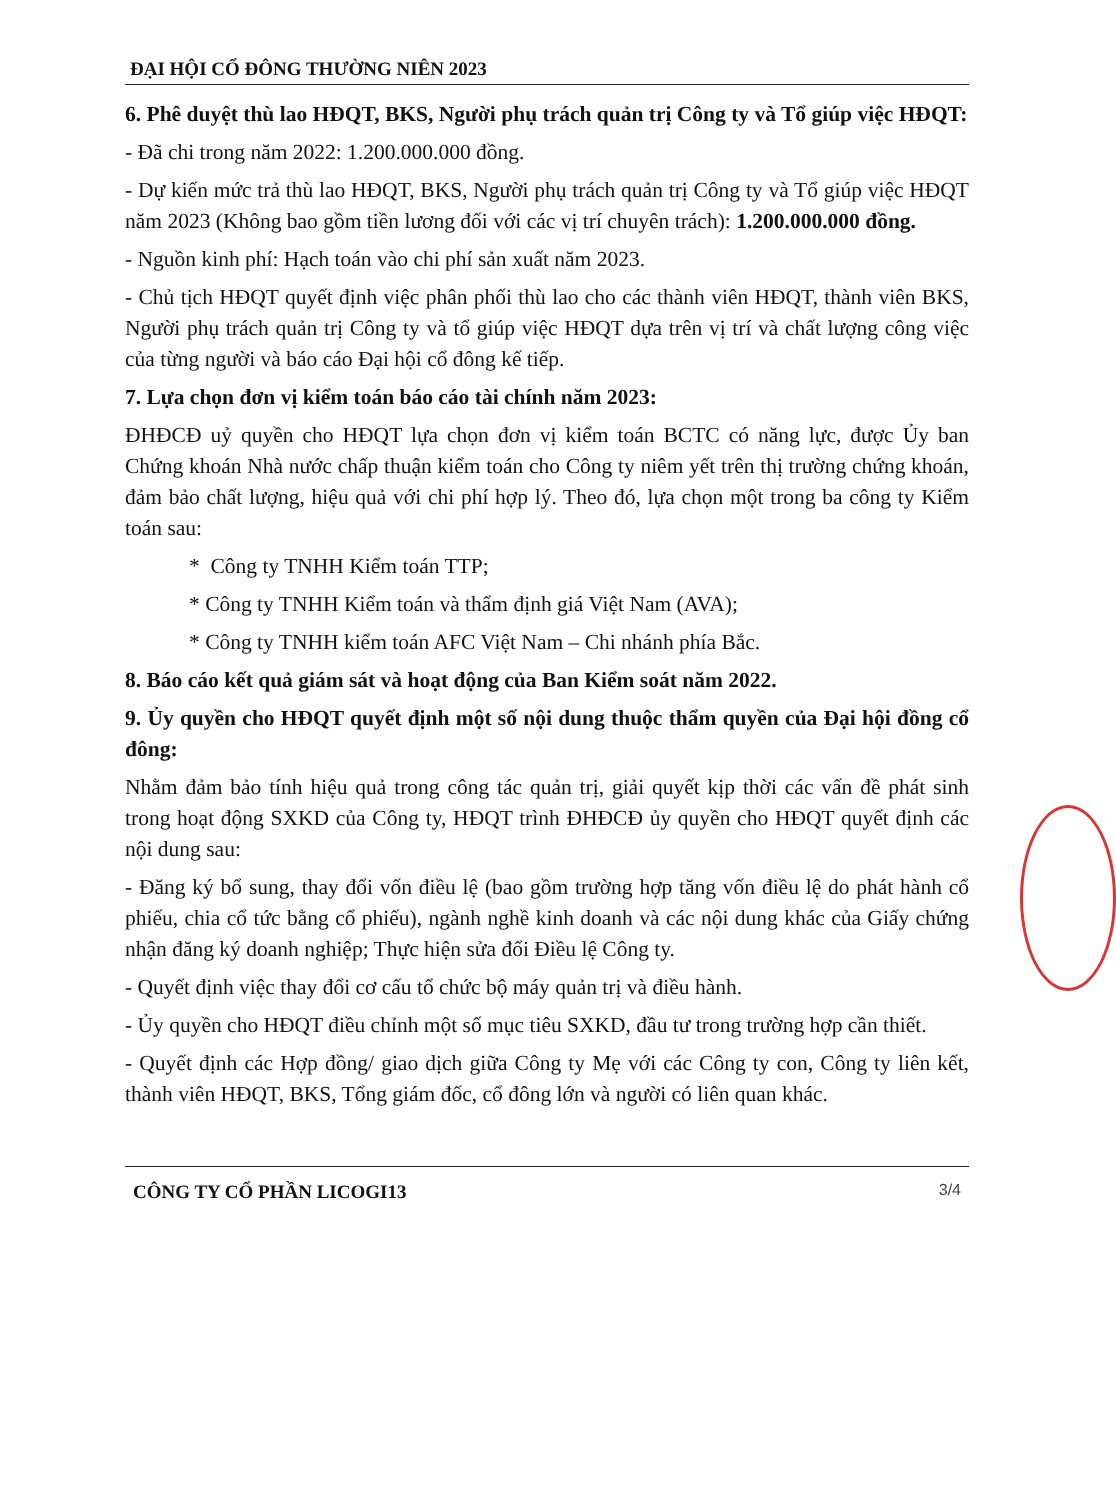ĐẠI HỘI CỔ ĐÔNG THƯỜNG NIÊN 2023
6. Phê duyệt thù lao HĐQT, BKS, Người phụ trách quản trị Công ty và Tổ giúp việc HĐQT:
- Đã chi trong năm 2022: 1.200.000.000 đồng.
- Dự kiến mức trả thù lao HĐQT, BKS, Người phụ trách quản trị Công ty và Tổ giúp việc HĐQT năm 2023 (Không bao gồm tiền lương đối với các vị trí chuyên trách): 1.200.000.000 đồng.
- Nguồn kinh phí: Hạch toán vào chi phí sản xuất năm 2023.
- Chủ tịch HĐQT quyết định việc phân phối thù lao cho các thành viên HĐQT, thành viên BKS, Người phụ trách quản trị Công ty và tổ giúp việc HĐQT dựa trên vị trí và chất lượng công việc của từng người và báo cáo Đại hội cổ đông kế tiếp.
7. Lựa chọn đơn vị kiểm toán báo cáo tài chính năm 2023:
ĐHĐCĐ uỷ quyền cho HĐQT lựa chọn đơn vị kiểm toán BCTC có năng lực, được Ủy ban Chứng khoán Nhà nước chấp thuận kiểm toán cho Công ty niêm yết trên thị trường chứng khoán, đảm bảo chất lượng, hiệu quả với chi phí hợp lý. Theo đó, lựa chọn một trong ba công ty Kiểm toán sau:
* Công ty TNHH Kiểm toán TTP;
* Công ty TNHH Kiểm toán và thẩm định giá Việt Nam (AVA);
* Công ty TNHH kiểm toán AFC Việt Nam – Chi nhánh phía Bắc.
8. Báo cáo kết quả giám sát và hoạt động của Ban Kiểm soát năm 2022.
9. Ủy quyền cho HĐQT quyết định một số nội dung thuộc thẩm quyền của Đại hội đồng cổ đông:
Nhằm đảm bảo tính hiệu quả trong công tác quản trị, giải quyết kịp thời các vấn đề phát sinh trong hoạt động SXKD của Công ty, HĐQT trình ĐHĐCĐ ủy quyền cho HĐQT quyết định các nội dung sau:
- Đăng ký bổ sung, thay đổi vốn điều lệ (bao gồm trường hợp tăng vốn điều lệ do phát hành cổ phiếu, chia cổ tức bằng cổ phiếu), ngành nghề kinh doanh và các nội dung khác của Giấy chứng nhận đăng ký doanh nghiệp; Thực hiện sửa đổi Điều lệ Công ty.
- Quyết định việc thay đổi cơ cấu tổ chức bộ máy quản trị và điều hành.
- Ủy quyền cho HĐQT điều chỉnh một số mục tiêu SXKD, đầu tư trong trường hợp cần thiết.
- Quyết định các Hợp đồng/ giao dịch giữa Công ty Mẹ với các Công ty con, Công ty liên kết, thành viên HĐQT, BKS, Tổng giám đốc, cổ đông lớn và người có liên quan khác.
CÔNG TY CỔ PHẦN LICOGI13 3/4